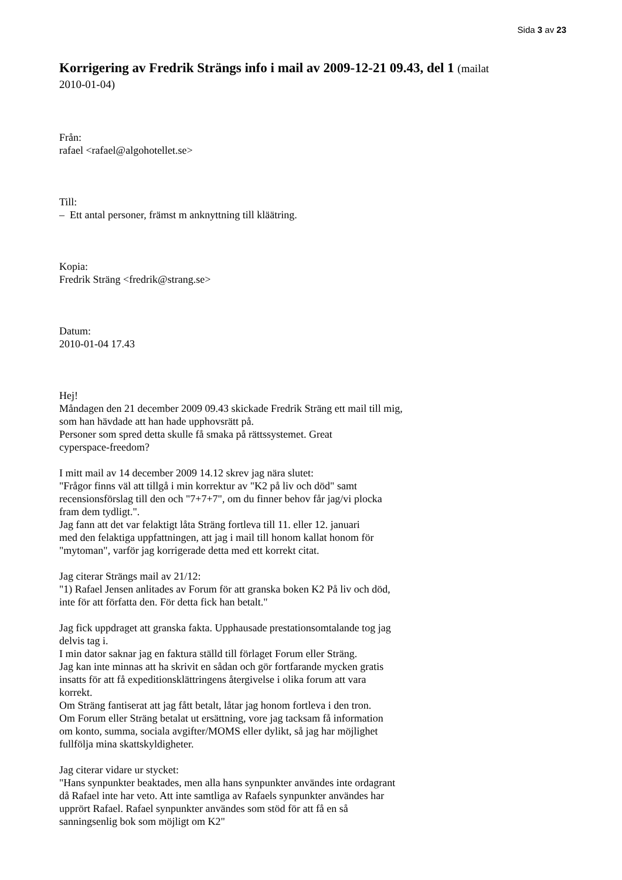Sida 3 av 23
Korrigering av Fredrik Strängs info i mail av 2009-12-21 09.43, del 1 (mailat 2010-01-04)
Från:
rafael <rafael@algohotellet.se>
Till:
– Ett antal personer, främst m anknyttning till kläätring.
Kopia:
Fredrik Sträng <fredrik@strang.se>
Datum:
2010-01-04 17.43
Hej!
Måndagen den 21 december 2009 09.43 skickade Fredrik Sträng ett mail till mig,
som han hävdade att han hade upphovsrätt på.
Personer som spred detta skulle få smaka på rättssystemet. Great
cyperspace-freedom?
I mitt mail av 14 december 2009 14.12 skrev jag nära slutet:
"Frågor finns väl att tillgå i min korrektur av "K2 på liv och död" samt
recensionsförslag till den och "7+7+7", om du finner behov får jag/vi plocka
fram dem tydligt.".
Jag fann att det var felaktigt låta Sträng fortleva till 11. eller 12. januari
med den felaktiga uppfattningen, att jag i mail till honom kallat honom för
"mytoman", varför jag korrigerade detta med ett korrekt citat.
Jag citerar Strängs mail av 21/12:
"1) Rafael Jensen anlitades av Forum för att granska boken K2 På liv och död,
inte för att författa den. För detta fick han betalt."
Jag fick uppdraget att granska fakta. Upphausade prestationsomtalande tog jag
delvis tag i.
I min dator saknar jag en faktura ställd till förlaget Forum eller Sträng.
Jag kan inte minnas att ha skrivit en sådan och gör fortfarande mycken gratis
insatts för att få expeditionsklättringens återgivelse i olika forum att vara
korrekt.
Om Sträng fantiserat att jag fått betalt, låtar jag honom fortleva i den tron.
Om Forum eller Sträng betalat ut ersättning, vore jag tacksam få information
om konto, summa, sociala avgifter/MOMS eller dylikt, så jag har möjlighet
fullfölja mina skattskyldigheter.
Jag citerar vidare ur stycket:
"Hans synpunkter beaktades, men alla hans synpunkter användes inte ordagrant
då Rafael inte har veto. Att inte samtliga av Rafaels synpunkter användes har
upprört Rafael. Rafael synpunkter användes som stöd för att få en så
sanningsenlig bok som möjligt om K2"